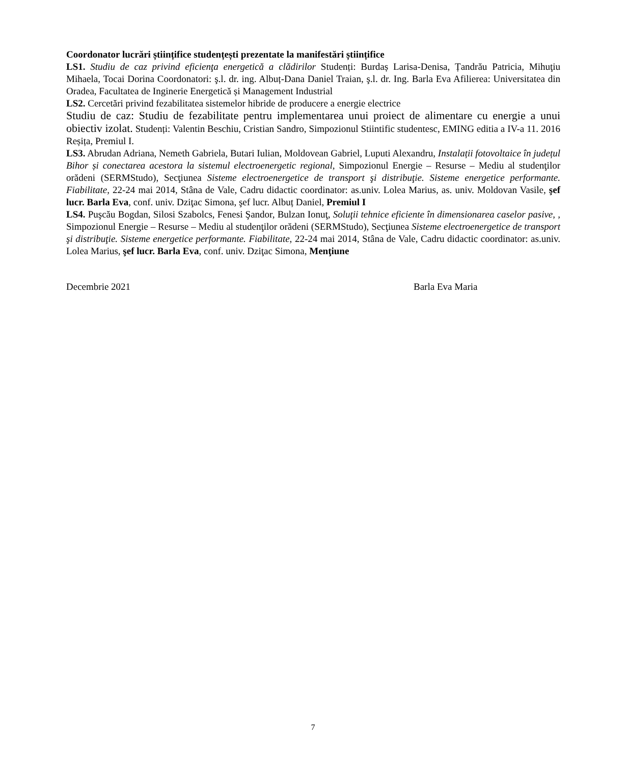Coordonator lucrări științifice studențești prezentate la manifestări științifice
LS1. Studiu de caz privind eficienţa energetică a clădirilor Studenți: Burdaș Larisa-Denisa, Țandrău Patricia, Mihuţiu Mihaela, Tocai Dorina Coordonatori: ş.l. dr. ing. Albuț-Dana Daniel Traian, ş.l. dr. Ing. Barla Eva Afilierea: Universitatea din Oradea, Facultatea de Inginerie Energetică și Management Industrial
LS2. Cercetări privind fezabilitatea sistemelor hibride de producere a energie electrice
Studiu de caz: Studiu de fezabilitate pentru implementarea unui proiect de alimentare cu energie a unui obiectiv izolat. Studenți: Valentin Beschiu, Cristian Sandro, Simpozionul Stiintific studentesc, EMING editia a IV-a 11. 2016 Reșița, Premiul I.
LS3. Abrudan Adriana, Nemeth Gabriela, Butari Iulian, Moldovean Gabriel, Luputi Alexandru, Instalații fotovoltaice în județul Bihor și conectarea acestora la sistemul electroenergetic regional, Simpozionul Energie – Resurse – Mediu al studenţilor orădeni (SERMStudo), Secţiunea Sisteme electroenergetice de transport şi distribuţie. Sisteme energetice performante. Fiabilitate, 22-24 mai 2014, Stâna de Vale, Cadru didactic coordinator: as.univ. Lolea Marius, as. univ. Moldovan Vasile, şef lucr. Barla Eva, conf. univ. Dziţac Simona, şef lucr. Albuț Daniel, Premiul I
LS4. Puşcău Bogdan, Silosi Szabolcs, Fenesi Şandor, Bulzan Ionuţ, Soluţii tehnice eficiente în dimensionarea caselor pasive, , Simpozionul Energie – Resurse – Mediu al studenţilor orădeni (SERMStudo), Secţiunea Sisteme electroenergetice de transport şi distribuţie. Sisteme energetice performante. Fiabilitate, 22-24 mai 2014, Stâna de Vale, Cadru didactic coordinator: as.univ. Lolea Marius, şef lucr. Barla Eva, conf. univ. Dziţac Simona, Menţiune
Decembrie 2021 Barla Eva Maria
7